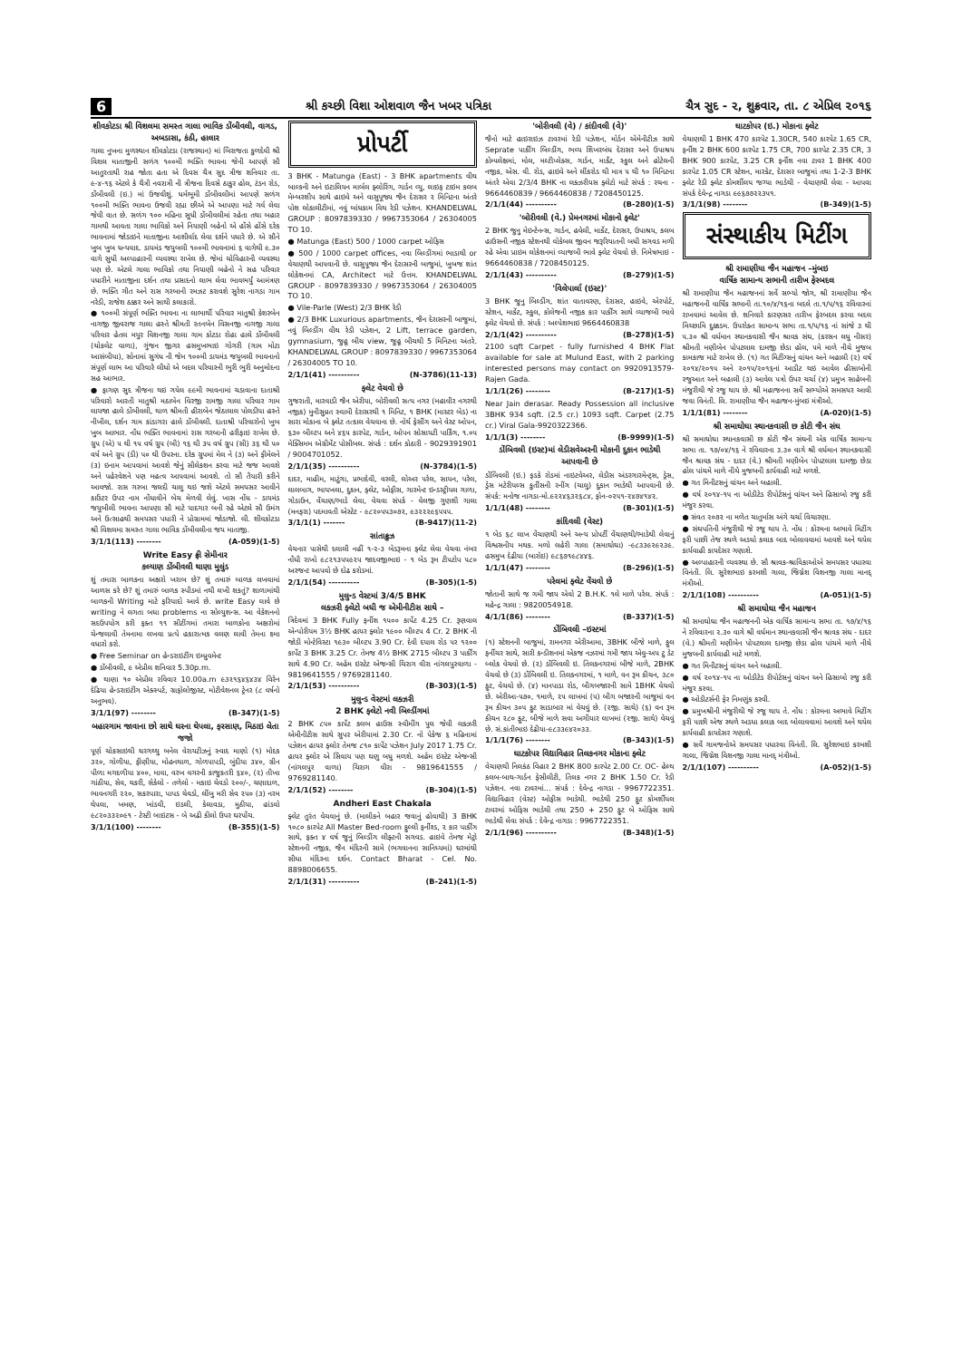6 શ્રી કચ્છી વિશા ઓશવાળ જૈન ખબર પત્રિકા ચૈત્ર સુદ - ૨, શુક્રવાર, તા. ૮ એપ્રિલ ૨૦૧૬
શીવકોટડા શ્રી વિશલમા સમસ્ત ગાલા ભાવિક ડોંબીવલી, વાગડ, અબડાસા, કંઠી, હાલાર
ગાલા નુખના મુળસ્થાન શીવકોટડા (રાજસ્થાન) માં બિરાજતા કુળદેવી શ્રી વિશલ માતાજીની સળંગ ૧૦૦મી ભક્તિ ભાવના જેની આપણે સૌ આતુરતાથી રાહ જોતા હતા એ દિવસ ચૈત્ર સુદ ત્રીજ શનિવાર તા. ૯-૪-૧૬ એટલે કે ચૈત્રી નવરાત્રી ની ત્રીજના દિવસે ઠાકુર હોલ, ટંડન રોડ, ડોંબીવલી (ઇ.) માં ઉજવીશું. ધર્મભૂમી ડોંબીવલીમાં આપણે સળંગ ૧૦૦મી ભક્તિ ભાવના ઉજવી રહ્યા છીએ એ આપણા માટે ગર્વ લેવા જેવી વાત છે. સળંગ ૧૦૦ મહિના સુધી ડોંબીવલીમાં રહેતા તથા બહાર ગામથી આવતા ગાલા ભાવિકો અને નિયાણી બહેનો એ હોંસે હોંસે દરેક ભાવનામાં જોડાઇને માતાજીના આશીર્વાદ લેવા દર્શને પધારે છે. એ સૌને ખુબ ખુબ ધન્યવાદ. ડાયમંડ જયુબલી ૧૦૦મી ભાવનામાં ૬ વાગેથી ૯.૩૦ વાગે સુધી અલ્પાહારની વ્યવસ્થા રાખેલ છે. જેમાં ચોવિહારની વ્યવસ્થા પણ છે. એટલે ગાલા ભાવિકો તથા નિયાણી બહેનો ને સહ પરિવાર પધારીને માતાજીના દર્શન તથા પ્રસાદનો લાભ લેવા ભાવભર્યું આમંત્રણ છે. ભક્તિ ગીત અને રાસ ગરબાની રમઝટ કરાવશે સુરેશ નાગડા ગામ નરેડી, રાજેશ ઠક્કર અને સાથી કલાકારો.
● ૧૦૦મી સંપૂર્ણ ભક્તિ ભાવના ના લાભાર્થી પરિવાર માતુશ્રી કેશરબેન નાગજી જીવરાજ ગાલા હસ્તે શ્રીમતી રતનબેન વિસનજી નાગજી ગાલા પરિવાર હેતલ મયુર વિશનજી ગાલા ગામ કોટડા રોહા હાલે ડોંબીવલી (ચોકલેટ વાળા), ગુંજન જીગર હસમુખભાઇ ગોગરી (ગામ મોટા આસંબીયા), સોનામાં સુગંધ ની જેમ ૧૦૦મી ડાયમંડ જયુબલી ભાવનાનો સંપૂર્ણ લાભ આ પરિવારે લીધો એ બદલ પરિવારની ભુરી ભુરી અનુમોદના સહ આભાર.
● ફાગણ સુદ ત્રીજના થઇ ગયેલ ૯૯મી ભાવનામાં ચડાવાના દાતાશ્રી પરિવારો આરતી માતુશ્રી મઠાબેન વિરજી રામજી ગાલા પરિવાર ગામ લાયજા હાલે ડોંબીવલી, થાળ શ્રીમતી હીરાબેન જેઠાલાલ પોલડીયા હસ્તે નીખીલ, દર્શન ગામ કાંડાગરા હાલે ડોંબીવલી. દાતાશ્રી પરિવારોનો ખુબ ખુબ આભાર. નોંધ ભક્તિ ભાવનામાં રાસ ગરબાની હરીફાઇ રાખેલ છે. ગ્રુપ (એ) ૫ થી ૧૫ વર્ષ ગ્રુપ (બી) ૧૬ થી ૩૫ વર્ષ ગ્રુપ (સી) ૩૬ થી ૫૦ વર્ષ અને ગ્રુપ (ડી) ૫૦ થી ઉપરના. દરેક ગ્રુપમાં મેલ ને (૩) અને ફીમેલને (૩) ઇનામ આપવામાં આવશે જેનું સીલેકશન કરવા માટે જજ આવશે અને પહેરવેશને પણ મહત્વ આપવામાં આવશે. તો સૌ તૈયારી કરીને આવજો. રાસ ગરબા જલદી ચાલુ થઇ જશે એટલે સમયસર આવીને કાઉંટર ઉપર નામ નોંધાવીને બેચ મેળવી લેવું. ખાસ નોંધ - ડાયમંડ જયુબીલી ભાવના આપણા સૌ માટે યાદગાર બની રહે એટલે સૌ ઉમંગ અને ઉત્સાહથી સમયસર પધારી ને પ્રોગ્રામમાં જોડાજો. લી. શીવકોટડા શ્રી વિશલમા સમસ્ત ગાલા ભાવિક ડોંબીવલીના જય માતાજી.
3/1/1(113) -------- (A-059)(1-5)
Write Easy ફ્રી સેમીનાર
કલ્યાણ ડોંબીવલી થાણા મુલુંડ
શું તમારા બાળકના અક્ષરો ખરાબ છે? શું તમારું બાળક લખવામાં આળસ કરે છે? શું તમારું બાળક સ્પીડમાં નથી લખી શકતું? શાળામાંથી બાળકની Writing માટે ફરિયાદો આવે છે. write Easy લાવે છે writing ને લગતા બધા problems ના સોલ્યુશન્સ. આ વેકેશનનો સદઉપયોગ કરી ફક્ત ૧૧ સીટીંગમાં તમારા બાળકોના અક્ષરોમાં ચેન્જલાવી તેમનામા લખવા પ્રત્યે હકારાત્મક વલણ લાવી તેમના ક્ષ્મા વધારો કરો.
● Free Seminar on હેન્ડરાઇટીંગ ઇમ્પ્રુવમેન્ટ
● ડોંબીવલી, ૯ એપ્રીલ શનિવાર 5.30p.m.
● થાણા ૧૦ એપ્રીલ રવિવાર 10.00a.m ૯૩૨૧૬૪૬૪૩૪ વિરેન દેઢિયા હેન્ડરાઇટીંગ એક્સ્પર્ટ, ગ્રાફોલોજીસ્ટ, મોટીવેશનલ ટ્રેનર (૮ વર્ષનો અનુભવ).
3/1/1(97) -------- (B-347)(1-5)
બહારગામ જાવાના છો સાથે ઘરના થેપલા, ફરસાણ, મિઠાઇ લેતા જજો
પૂર્ણ ચોકસાઇથી ઘરગથ્થુ બનેલ વેરાયટીઝનું સ્વાદ માણો (૧) મોદક ૩૨૦, ગોળીયા, ફીણીયા, મોહનથાળ, ગોળપાપડી, બુંદીયા ૩૪૦, ગ્રીન પીળા મગદળીયા ૪૦૦, માવા, વરખ વગરની કાજુકતરી ૬૪૦, (૨) તીખા ગાંઠીયા, સેવ, ચકરી, સેકેલો - તળેલો - મકાઇ ચેવડો ૨૦૦/-, ચણાદાળ, ભાવનગરી ૨૨૦, સકરપારા, પાપડ ચેવડો, લીંબુ મરી સેવ ૨૫૦ (૩) નરમ થેપલા, ખમણ, ખાંડવી, ઇડલી, કેલાવડા, મુઠીયા, હાંડવો ૯૮૨૦૩૩૨૦૯૧ - ટેસ્ટી બાઇટસ - બે અઢી કીલો ઉપર ઘરપોંચ.
3/1/1(100) -------- (B-355)(1-5)
પ્રોપર્ટી
3 BHK - Matunga (East) - 3 BHK apartments વીથ બાલ્કની અને ઇટાલિયન માર્બલ ફ્લોરિંગ, ગાર્ડન વ્યુ, લાઇફ ટાઇમ કલબ મેમ્બરશીપ સાથે હાઇવે અને વાસુપૂજ્ય જૈન દેરાસર ૨ મિનિટના અંતરે પોશ લોકાલીટીમાં, નવું બાંધકામ વિથ રેડી પઝેશન. KHANDELWAL GROUP : 8097839330 / 9967353064 / 26304005 TO 10.
● Matunga (East) 500 / 1000 carpet ઓફિસ
● 500 / 1000 carpet offices, નવા બિલ્ડીંગમાં ભાડાથી or વેચાણથી આપવાની છે. વાસુપૂજ્ય જૈન દેરાસરની બાજુમાં, ખુબજ શાંત લોકેશનમાં CA, Architect માટે ઉત્તમ. KHANDELWAL GROUP - 8097839330 / 9967353064 / 26304005 TO 10.
● Vile-Parle (West) 2/3 BHK રેડી
● 2/3 BHK Luxurious apartments, જૈન દેરાસરની બાજુમાં, નવું બિલ્ડીંગ વીથ રેડી પઝેશન, 2 Lift, terrace garden, gymnasium, જુહૂ બીચ view, જુહૂ બીચથી 5 મિનિટના અંતરે. KHANDELWAL GROUP : 8097839330 / 9967353064 / 26304005 TO 10.
2/1/1(41) ---------- (N-3786)(11-13)
ફ્લેટ વેચવો છે
ગુજરાતી, મારવાડી જૈન એરીયા, બોરીવલી સત્ય નગર (મહાવીર નગરથી નજીક) મુનીસુવ્રત સ્વામી દેરાસરથી ૧ મિનિટ, ૧ BHK (માસ્ટર બેડ) ના સારા મોકાના બે ફ્લેટ તત્કાલ વેચવાના છે. નોર્થ ફેસીંગ અને વેસ્ટ ઓપન, ૬૩૦ બીલ્ટપ અને ૪૬૫ કારપેટ, ગાર્ડન, ઓપન સોસાયટી પાર્કિંગ, ૧.૦૫ મેક્સિમમ એગ્રીમેંટ પોસીબલ. સંપર્ક : દર્શન કોઠારી - 9029391901 / 9004701052.
2/1/1(35) ---------- (N-3784)(1-5)
દાદર, માહીમ, માટુંગા, પ્રભાદેવી, વરલી, લોઅર પરેલ, સાયન, પરેલ, લાલબાગ, ભાયખલા, દુકાન, ફ્લેટ, ઓફીસ, ગારમેન્ટ ઇન્ડસ્ટ્રીયલ ગાળા, ગોડાઉન, વેંચાણ/ભાડે લેવા, વેચવા સંપર્ક - વેલજી ગુણશી ગાલા (મનફરા) પદમાવતી એસ્ટેટ - ૯૮૨૦૫૫૩૦૭૨, ૯૩૨૨૨૯૬૫૫૫.
3/1/1(1) ------- (B-9417)(11-2)
સાંતાક્રુઝ
વેચનાર પાસેથી દલાલી નહીં ૧-૨-૩ બેડરૂમના ફ્લેટ લેવા વેચવા નંબર નોંધી રાખો ૯૮૨૧૩૫૫૯૨૫ જાદવજીભાઇ - ૧ બેડ રૂમ ટીપટોપ ૫૮૦ અરજન્ટ આપવો છે દોઢ કરોડમાં.
2/1/1(54) ---------- (B-305)(1-5)
મુલુન્ડ વેસ્ટમાં 3/4/5 BHK
લક્ઝરી ફ્લેટો બધી જ એમીનીટીસ સાથે –
ત્રિદેવમાં 3 BHK Fully ફર્નીશ ૧૫૦૦ કાર્પેટ 4.25 Cr. રૂણવાલ એન્પોરીયમ 3½ BHK હાયર ફ્લોર ૧૯૦૦ બીલ્ટપ 4 Cr. 2 BHK ની જોડી મોન્ટેવિસ્ટા ૧૯૩૦ બીલ્ટપ 3.90 Cr. દેવી દયાલ રોડ પર ૧૨૦૦ કાર્પેટ 3 BHK 3.25 Cr. તેમજ 4½ BHK 2715 બીલ્ટપ 3 પાર્કીંગ સાથે 4.90 Cr. અર્હમ ઇસ્ટેટ એજન્સી ચિરાગ વીરા નાંગલપુરવાળા - 9819641555 / 9769281140.
2/1/1(53) ---------- (B-303)(1-5)
મુલુન્ડ વેસ્ટમાં લક્ઝરી
2 BHK ફ્લેટો નવી બિલ્ડીંગમાં
2 BHK ૮૫૦ કાર્પેટ કલબ હાઉસ સ્વીમીંગ પુલ જેવી લક્ઝરી એમીનીટીસ સાથે સુપર એરીયામાં 2.30 Cr. નો પેકેજ ૬ મહિનામાં પઝેશન હાયર ફ્લોર તેમજ ૮૧૦ કાર્પેટ પઝેશન July 2017 1.75 Cr. હાયર ફ્લોર એ સિવાય પણ ઘણુ બધુ મળશે. અર્હમ ઇસ્ટેટ એજન્સી (નાંગલપુર વાળા) ચિરાગ વીરા - 9819641555 / 9769281140.
2/1/1(52) -------- (B-304)(1-5)
Andheri East Chakala
ફ્લેટ તુરંત વેચવાનું છે. (માલીકને બહાર જવાનું હોવાથી) 3 BHK ૧૦૮૦ કારપેટ All Master Bed-room ફુલ્લી ફર્નીશ્ડ, ૨ કાર પાર્કીંગ સાથે, ફક્ત ૪ વર્ષ જુનું બિલ્ડીંગ લીફ્ટની સગવડ. હાઇવે તેમજ મેટ્રો સ્ટેશનની નજીક, જૈન મંદિરની સામે (ભગવાનના સાનિધ્યમાં) ઘરમાંથી સીધા મંદિરના દર્શન. Contact Bharat - Cel. No. 8898006655.
2/1/1(31) ---------- (B-241)(1-5)
'બોરીવલી (વે) / કાંદીવલી (વે)'
જૈનો માટે હાઇરાઇઝ ટાવરમાં રેડી પઝેશન, મોર્ડન એમેનીટીઝ સાથે Seprate પાર્કીંગ બિલ્ડીંગ, ભવ્ય શિખરબંધ દેરાસર અને ઉપાશ્રય કોમ્પલેક્ષમાં, મોલ, મલ્ટીપ્લેક્સ, ગાર્ડન, માર્કેટ, સ્કુલ અને હોટેલની નજીક, એસ. વી. રોડ, હાઇવે અને લીંકરોડ થી માત્ર ૫ થી ૧૦ મિનિટના અંતરે એવા 2/3/4 BHK ના લક્ઝરીયસ ફ્લેટો માટે સંપર્ક : રચના - 9664460839 / 9664460838 / 7208450125.
2/1/1(44) ---------- (B-280)(1-5)
'બોરીવલી (વે.) પ્રેમનગરમાં મોકાનો ફ્લેટ'
2 BHK જુનુ મેઇન્ટેનન્સ, ગાર્ડન, હવેલી, માર્કેટ, દેરાસર, ઉપાશ્રય, કલબ હાઉસની નજીક સ્ટેશનથી વોકેબલ જીવન જરૂરિયાતની બધી સગવડ મળી રહે એવા પ્રાઇમ લોકેશનમાં વ્યાજબી ભાવે ફ્લેટ વેચવો છે. નિમેષભાઇ - 9664460838 / 7208450125.
2/1/1(43) ---------- (B-279)(1-5)
'વિલેપાર્લા (ઇસ્ટ)'
3 BHK જુનુ બિલ્ડીંગ, શાંત વાતાવરણ, દેરાસર, હાઇવે, એરપોર્ટ, સ્ટેશન, માર્કેટ, સ્કુલ, કોલેજની નજીક કાર પાર્કીંગ સાથે વ્યાજબી ભાવે ફ્લેટ વેચવો છે. સંપર્ક : અલ્પેશભાઇ 9664460838
2/1/1(42) ---------- (B-278)(1-5)
2100 sqft Carpet - fully furnished 4 BHK Flat available for sale at Mulund East, with 2 parking interested persons may contact on 9920913579- Rajen Gada.
1/1/1(26) -------- (B-217)(1-5)
Near Jain derasar. Ready Possession all inclusive 3BHK 934 sqft. (2.5 cr.) 1093 sqft. Carpet (2.75 cr.) Viral Gala-9920322366.
1/1/1(3) -------- (B-9999)(1-5)
ડોંબિવલી (ઇસ્ટ)માં લેડીસવેઅરની મોકાની દુકાન ભાડેથી આપવાની છે
ડોંબિવલી (ઇ.) ફડકે રોડમાં નાઇટવેઅર, લેડીસ અંડરગારમેન્ટ્સ, ડ્રેસ, ડ્રેસ મટેરીયલ્સ કુર્તીસની રનીંગ (ચાલુ) દુકાન ભાડેથી આપવાની છે. સંપર્ક: મનોજ નાગડા-મો.૯૨૨૪૬૩૨૬૮૪, ફોન-૦૨૫૧-૨૪૭૪૧૪૨.
1/1/1(48) -------- (B-301)(1-5)
કાંદિવલી (વેસ્ટ)
૧ બેડ ૬૮ લાખ વેંચાણથી અને અન્ય પ્રોપર્ટી વેંચાણથી/ભાડેથી લેવાનું વિશ્વસનીય મથક. મળો લહેરી ગાલા (સમાઘોઘા) -૯૮૩૩૯૨૯૨૩૯. હસમુખ દેઢીયા (બારોઇ) ૯૮૬૭૧૯૮૪૪૬.
1/1/1(47) -------- (B-296)(1-5)
પરેલમાં ફ્લેટ વેંચવો છે
જોતાની સાથે જ ગમી જાય એવો 2 B.H.K. ૧લે માળે પરેલ. સંપર્ક : મહેન્દ્ર ગાલા : 9820054918.
4/1/1(86) -------- (B-337)(1-5)
ડોંબિવલી –ઇસ્ટમાં
(૧) સ્ટેશનની બાજુમાં, રામનગર એરીઆમા, 3BHK બીજે માળે, ફુલ ફર્નીચર સાથે, સારી કન્ડીશનમાં એકજ નઝરમાં ગમી જાય એવુ-અપ ટુ ડેટ બ્લોક વેચવો છે. (૨) ડોંબિવલી ઇ. તિલકનગરમાં બીજે માળે, 2BHK વેચવો છે (૩) ડોંબિવલી ઇ. તિલકનગરમાં, ૧ માળે, વન રૂમ કીચન, ૩૮૦ ફુટ, વેચવો છે. (૪) માનપાડા રોડ, બીગબજારની સામે 1BHK વેચવો છે. એરીઆ-૫૭૦, ૧માળે, ૨૫ લાખમાં (૫) બીગ બજારની બાજુમાં વન રૂમ કીચન ૩૦૫ ફુટ સાડાબાર માં વેચવું છે. (૨જી. સાથે) (૬) વન રૂમ કીચન ૨૮૦ ફુટ, બીજે માળે સવા અગીયાર લાખમાં (૨જી. સાથે) વેચવું છે. સં.કાંતીભાઇ દેઢીયા-૯૮૩૩૯૪૨૦૩૩.
1/1/1(76) -------- (B-343)(1-5)
ઘાટકોપર વિદ્યાવિહાર તિલકનગર મોકાના ફ્લેટ
વેચાણથી નિલકંઠ વિહાર 2 BHK 800 કારપેટ 2.00 Cr. OC- હેલ્થ કલબ-બાથ-ગાર્ડન ફેસીલીટી, તિલક નગર 2 BHK 1.50 Cr. રેડી પઝેશન. નવા ટાવરમાં... સંપર્ક : દેવેન્દ્ર નાગડા - 9967722351. વિદ્યાવિહાર (વેસ્ટ) ઓફીસ ભાડેથી. ભાડેથી 250 ફુટ કોમર્શીયલ ટાવરમાં ઓફિસ ભાડેથી તથા 250 + 250 ફુટ બે ઓફિસ સાથે ભાડેથી લેવા સંપર્ક : દેવેન્દ્ર નાગડા : 9967722351.
2/1/1(96) ---------- (B-348)(1-5)
ઘાટકોપર (ઇ.) મોકાના ફ્લેટ
વેચાણથી 1 BHK 470 કારપેટ 1.30CR, 540 કારપેટ 1.65 CR, ફર્નીશ 2 BHK 600 કારપેટ 1.75 CR, 700 કારપેટ 2.35 CR, 3 BHK 900 કારપેટ, 3.25 CR ફર્નીશ નવા ટાવર 1 BHK 400 કારપેટ 1.05 CR સ્ટેશન, મારકેટ, દેરાસર બાજુમાં તથા 1-2-3 BHK ફ્લેટ રેડી ફ્લેટ કોમર્શીલય જગ્યા ભાડેથી - વેચાણથી લેવા - આપવા સંપર્ક દેવેન્દ્ર નાગડા ૯૯૬૭૭૨૨૩૫૧.
3/1/1(98) -------- (B-349)(1-5)
સંસ્થાકીય મિટીંગ
શ્રી રામાણીયા જૈન મહાજન –મુંબઇ
વાર્ષિક સામાન્ય સભાની તારીખ ફેરબદલ
શ્રી રામાણીયા જૈન મહાજનનાં સર્વે સભ્યો જોગ, શ્રી રામાણીયા જૈન મહાજનની વાર્ષિક સભાની તા.૧૦/૪/૧૬ના બદલે તા.૧/૫/૧૬ રવિવારનાં રાખવામાં આવેલ છે. શનિવારે કારણસર તારીખ ફેરબદલ કરવા બદલ મિચ્છામિ દુક્કડમ. ઉપરોક્ત સામાન્ય સભા તા.૧/૫/૧૬ નાં સાંજે ૩ થી ૫.૩૦ શ્રી વર્ધમાન સ્થાનકવાસી જૈન શ્રાવક સંઘ, (કરસન લધુ નીસર) શ્રીમતી મણીબેન પોપટલાલ દામજી છેડા હોલ, ૫મે માળે નીચે મુજબ કામકાજ માટે રાખેલ છે. (૧) ગત મિટીંગ્સનું વાંચન અને બહાલી (૨) વર્ષ ૨૦૧૪/૨૦૧૫ અને ૨૦૧૫/૨૦૧૬નાં આડીટ થઇ આવેલ હીસાબોની રજુઆત અને બહાલી (૩) આવેલ પત્રો ઉપર ચર્ચા (૪) પ્રમુખ સાહેબની મંજુરીથી જે રજુ થાય છે. શ્રી મહાજનના સર્વે સભ્યોએ સમસયર આવી જવા વિનંતી. લિ. રામાણીયા જૈન મહાજન-મુંબઇ મંત્રીઓ.
1/1/1(81) -------- (A-020)(1-5)
શ્રી સમાઘોઘા સ્થાનકવાસી છ કોટી જૈન સંઘ
શ્રી સમાઘોઘા સ્થાનકવાસી છ કોટી જૈન સંઘની એક વાર્ષિક સામાન્ય સભા તા. ૧૭/૦૪/૧૬ ને રવિવારના ૩.૩૦ વાગે શ્રી વર્ધમાન સ્થાનકવાસી જૈન શ્રાવક સંઘ - દાદર (વે.) શ્રીમતી મણીબેન પોપટલાલ દામજી છેડા હોલ પાંચમે માળે નીચે મુજબની કાર્યવાહી માટે મળશે.
● ગત મિનીટસનું વાંચન અને બહાલી.
● વર્ષ ૨૦૧૪-૧૫ ના ઓડીટેડ રીપોર્ટસનું વાંચન અને હિસાબો રજુ કરી મંજુર કરવા.
● સંવત ૨૦૭૨ ના મળેત ચાતુર્માસ અંગે ચર્ચા વિચારણા.
● સંઘપતિની મંજુરીથી જે રજૂ થાય તે. નોંધ : કોરમના અભાવે મિટીંગ ફરી પાછી તેજ સ્થળે અડધો કલાક બાદ બોલાવવામાં આવશે અને થયેલ કાર્યવાહી કાયદેસર ગણાશે.
● અલ્પાહારની વ્યવસ્થા છે. સૌ શ્રાવક-શ્રાવિકાઓએ સમયસર પધારવા વિનંતી. લિ. સુરેશભાઇ કરમશી ગાલા, જિગ્નેશ વિશનજી ગાલા માનદ્ મંત્રીઓ.
2/1/1(108) ---------- (A-051)(1-5)
શ્રી સમાઘોઘા જૈન મહાજન
શ્રી સમાઘોઘા જૈન મહાજનની એક વાર્ષિક સામાન્ય સભા તા. ૧૭/૪/૧૬ ને રવિવારના ૨.૩૦ વાગે શ્રી વર્ધમાન સ્થાનકવાસી જૈન શ્રાવક સંઘ - દાદર (વે.) શ્રીમતી મણીબેન પોપટલાલ દામજી છેડા હોલ પાંચમે માળે નીચે મુજબની કાર્યવાહી માટે મળશે.
● ગત મિનીટસનું વાંચન અને બહાલી.
● વર્ષ ૨૦૧૪-૧૫ ના ઓડીટેડ રીપોર્ટસનું વાંચન અને હિસાબો રજુ કરી મંજુર કરવા.
● ઓડીટર્સની ફેર નિમણુંક કરવી.
● પ્રમુખશ્રીની મંજુરીથી જે રજૂ થાય તે. નોંધ : કોરમના અભાવે મિટીંગ ફરી પાછી એજ સ્થળે અડધા કલાક બાદ બોલાવવામાં આવશે અને થયેલ કાર્યવાહી કાયદેસર ગણાશે.
● સર્વે ગામજનોએ સમયસર પધારવા વિનંતી. લિ. સુરેશભાઇ કરમશી ગાલા, જિગ્નેશ વિશનજી ગાલા માનદ્ મંત્રીઓ.
2/1/1(107) ---------- (A-052)(1-5)